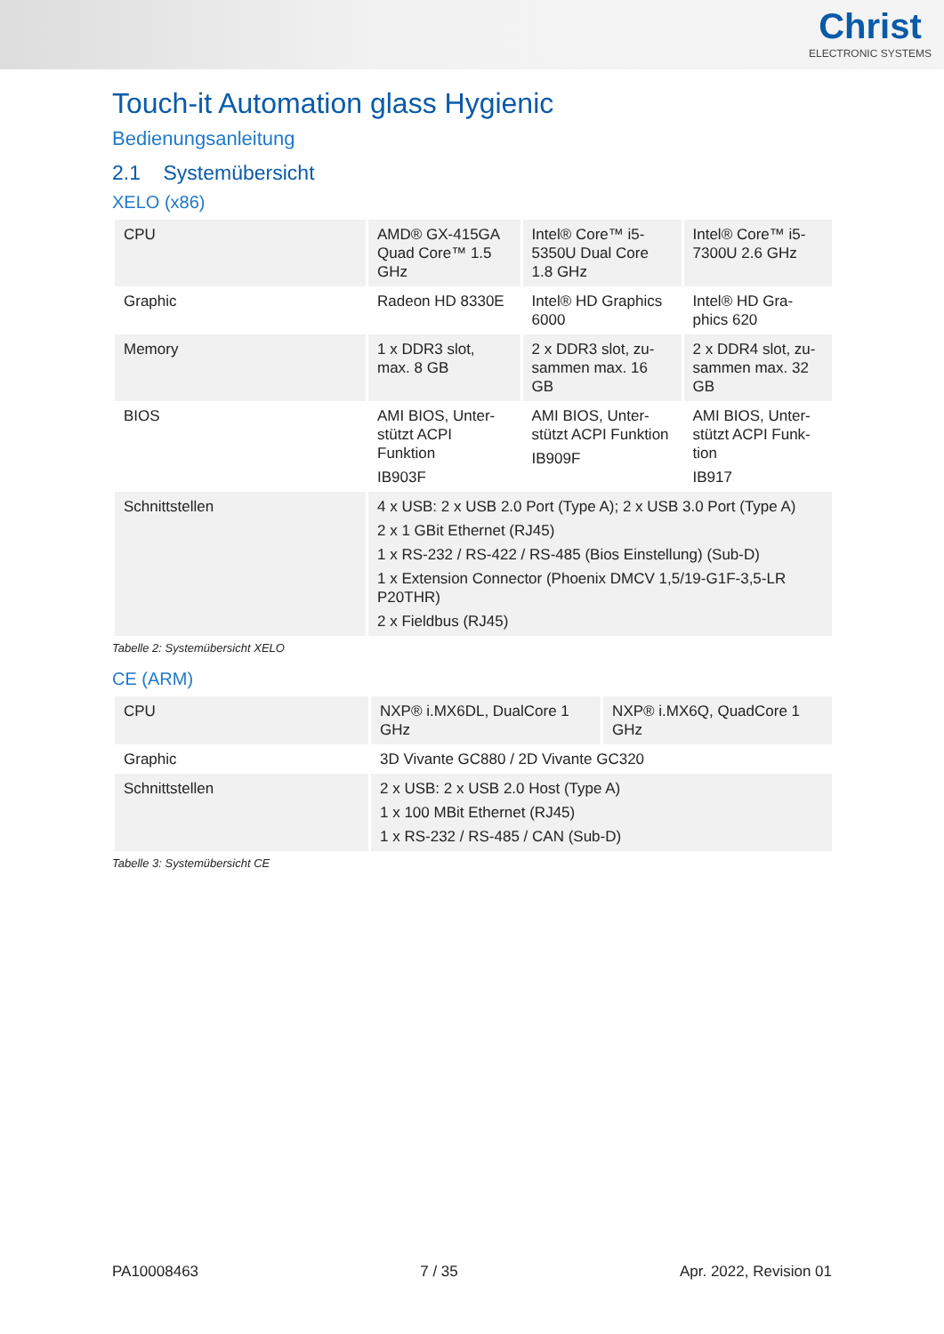Christ
ELECTRONIC SYSTEMS
Touch-it Automation glass Hygienic
Bedienungsanleitung
2.1 Systemübersicht
XELO (x86)
| CPU | AMD® GX-415GA Quad Core™ 1.5 GHz | Intel® Core™ i5-5350U Dual Core 1.8 GHz | Intel® Core™ i5-7300U 2.6 GHz |
| Graphic | Radeon HD 8330E | Intel® HD Graphics 6000 | Intel® HD Gra-phics 620 |
| Memory | 1 x DDR3 slot, max. 8 GB | 2 x DDR3 slot, zu-sammen max. 16 GB | 2 x DDR4 slot, zu-sammen max. 32 GB |
| BIOS | AMI BIOS, Unter-stützt ACPI Funktion IB903F | AMI BIOS, Unter-stützt ACPI Funktion IB909F | AMI BIOS, Unter-stützt ACPI Funk-tion IB917 |
| Schnittstellen | 4 x USB: 2 x USB 2.0 Port (Type A); 2 x USB 3.0 Port (Type A) 2 x 1 GBit Ethernet (RJ45) 1 x RS-232 / RS-422 / RS-485 (Bios Einstellung) (Sub-D) 1 x Extension Connector (Phoenix DMCV 1,5/19-G1F-3,5-LR P20THR) 2 x Fieldbus (RJ45) | | |
Tabelle 2: Systemübersicht XELO
CE (ARM)
| CPU | NXP® i.MX6DL, DualCore 1 GHz | NXP® i.MX6Q, QuadCore 1 GHz |
| Graphic | 3D Vivante GC880 / 2D Vivante GC320 | |
| Schnittstellen | 2 x USB: 2 x USB 2.0 Host (Type A) 1 x 100 MBit Ethernet (RJ45) 1 x RS-232 / RS-485 / CAN (Sub-D) | |
Tabelle 3: Systemübersicht CE
PA10008463 7 / 35 Apr. 2022, Revision 01